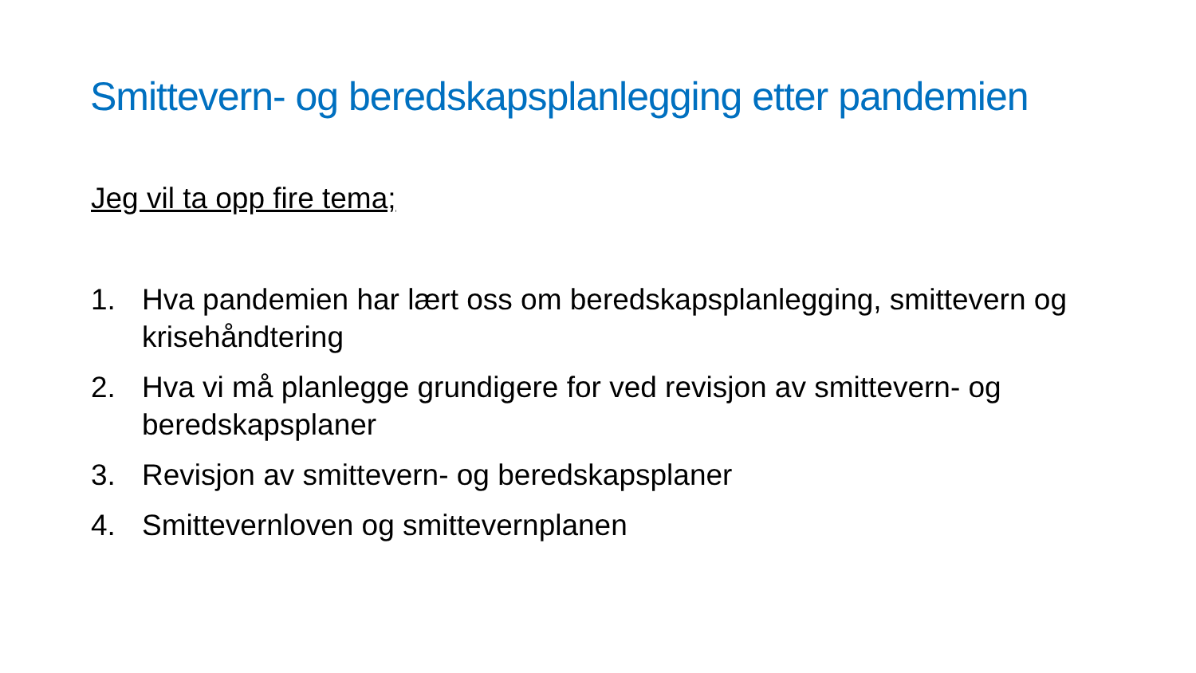Smittevern- og beredskapsplanlegging etter pandemien
Jeg vil ta opp fire tema;
1. Hva pandemien har lært oss om beredskapsplanlegging, smittevern og krisehåndtering
2. Hva vi må planlegge grundigere for ved revisjon av smittevern- og beredskapsplaner
3. Revisjon av smittevern- og beredskapsplaner
4. Smittevernloven og smittevernplanen